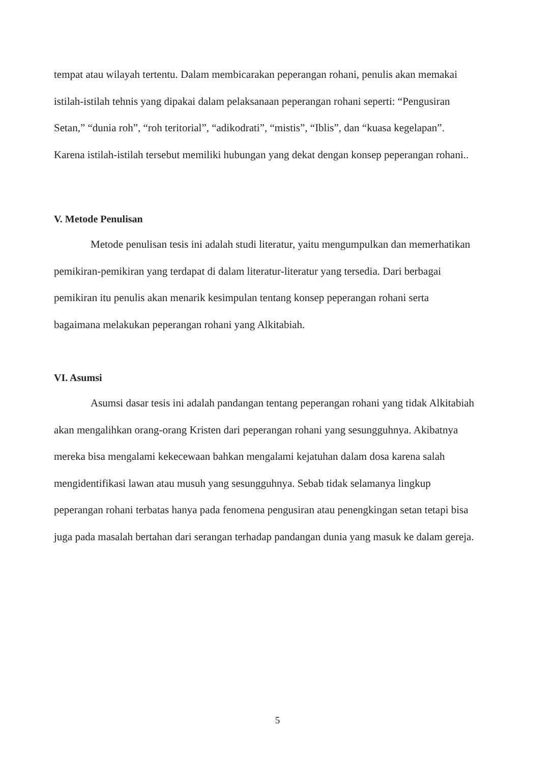tempat atau wilayah tertentu. Dalam membicarakan peperangan rohani, penulis akan memakai istilah-istilah tehnis yang dipakai dalam pelaksanaan peperangan rohani seperti: “Pengusiran Setan,” “dunia roh”, “roh teritorial”, “adikodrati”, “mistis”, “Iblis”, dan “kuasa kegelapan”. Karena istilah-istilah tersebut memiliki hubungan yang dekat dengan konsep peperangan rohani..
V. Metode Penulisan
Metode penulisan tesis ini adalah studi literatur, yaitu mengumpulkan dan memerhatikan pemikiran-pemikiran yang terdapat di dalam literatur-literatur yang tersedia. Dari berbagai pemikiran itu penulis akan menarik kesimpulan tentang konsep peperangan rohani serta bagaimana melakukan peperangan rohani yang Alkitabiah.
VI. Asumsi
Asumsi dasar tesis ini adalah pandangan tentang peperangan rohani yang tidak Alkitabiah akan mengalihkan orang-orang Kristen dari peperangan rohani yang sesungguhnya. Akibatnya mereka bisa mengalami kekecewaan bahkan mengalami kejatuhan dalam dosa karena salah mengidentifikasi lawan atau musuh yang sesungguhnya. Sebab tidak selamanya lingkup peperangan rohani terbatas hanya pada fenomena pengusiran atau penengkingan setan tetapi bisa juga pada masalah bertahan dari serangan terhadap pandangan dunia yang masuk ke dalam gereja.
5